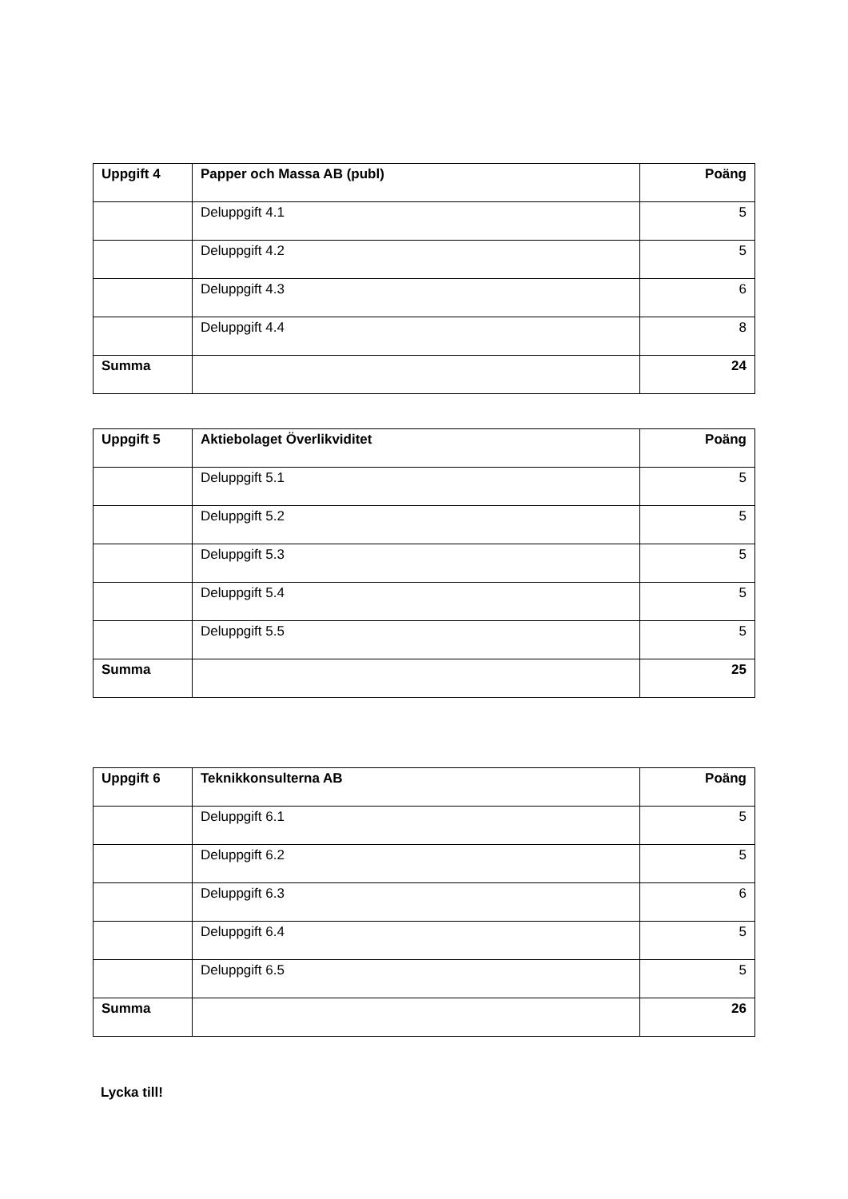| Uppgift 4 | Papper och Massa AB (publ) | Poäng |
| --- | --- | --- |
| | Deluppgift 4.1 | 5 |
| | Deluppgift 4.2 | 5 |
| | Deluppgift 4.3 | 6 |
| | Deluppgift 4.4 | 8 |
| Summa | | 24 |
| Uppgift 5 | Aktiebolaget Överlikviditet | Poäng |
| --- | --- | --- |
| | Deluppgift 5.1 | 5 |
| | Deluppgift 5.2 | 5 |
| | Deluppgift 5.3 | 5 |
| | Deluppgift 5.4 | 5 |
| | Deluppgift 5.5 | 5 |
| Summa | | 25 |
| Uppgift 6 | Teknikkonsulterna AB | Poäng |
| --- | --- | --- |
| | Deluppgift 6.1 | 5 |
| | Deluppgift 6.2 | 5 |
| | Deluppgift 6.3 | 6 |
| | Deluppgift 6.4 | 5 |
| | Deluppgift 6.5 | 5 |
| Summa | | 26 |
Lycka till!